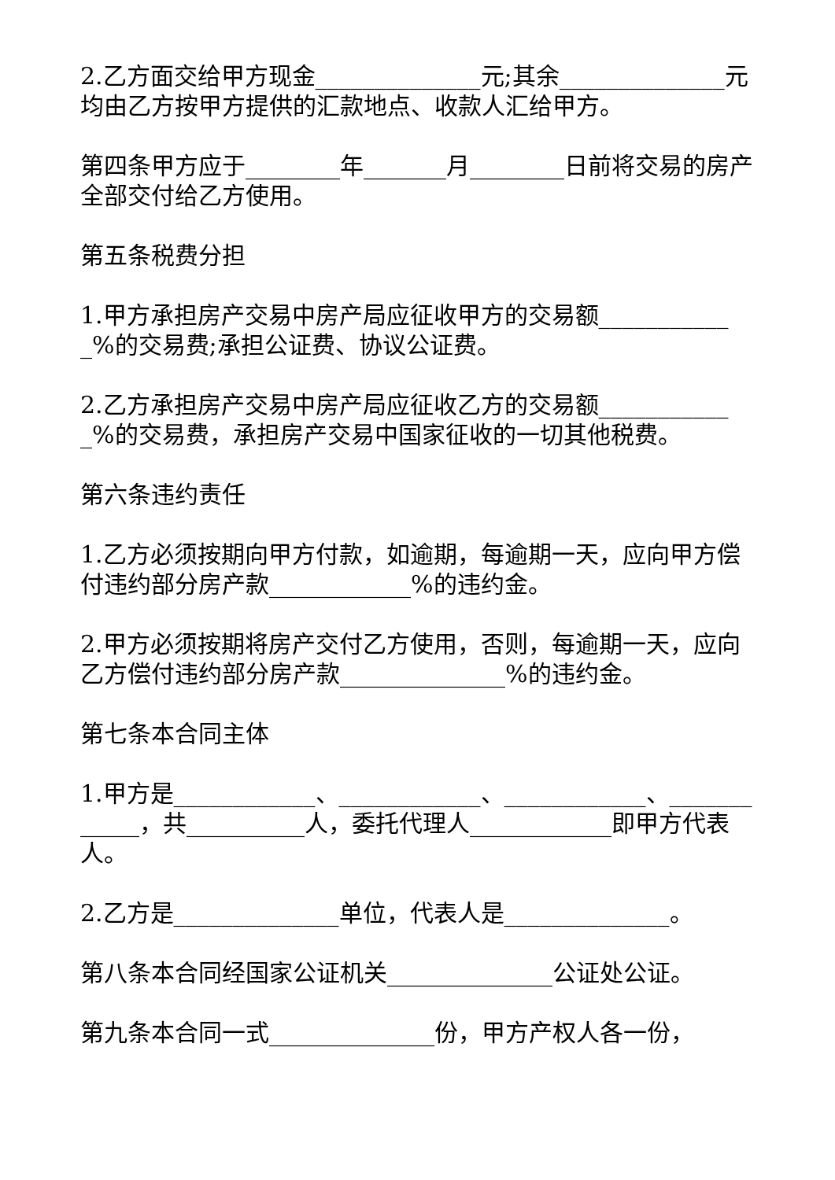2.乙方面交给甲方现金______________元;其余______________元均由乙方按甲方提供的汇款地点、收款人汇给甲方。
第四条甲方应于________年_______月________日前将交易的房产全部交付给乙方使用。
第五条税费分担
1.甲方承担房产交易中房产局应征收甲方的交易额____________%的交易费;承担公证费、协议公证费。
2.乙方承担房产交易中房产局应征收乙方的交易额____________%的交易费，承担房产交易中国家征收的一切其他税费。
第六条违约责任
1.乙方必须按期向甲方付款，如逾期，每逾期一天，应向甲方偿付违约部分房产款____________%的违约金。
2.甲方必须按期将房产交付乙方使用，否则，每逾期一天，应向乙方偿付违约部分房产款______________%的违约金。
第七条本合同主体
1.甲方是____________、____________、____________、____________，共__________人，委托代理人____________即甲方代表人。
2.乙方是______________单位，代表人是______________。
第八条本合同经国家公证机关______________公证处公证。
第九条本合同一式______________份，甲方产权人各一份，